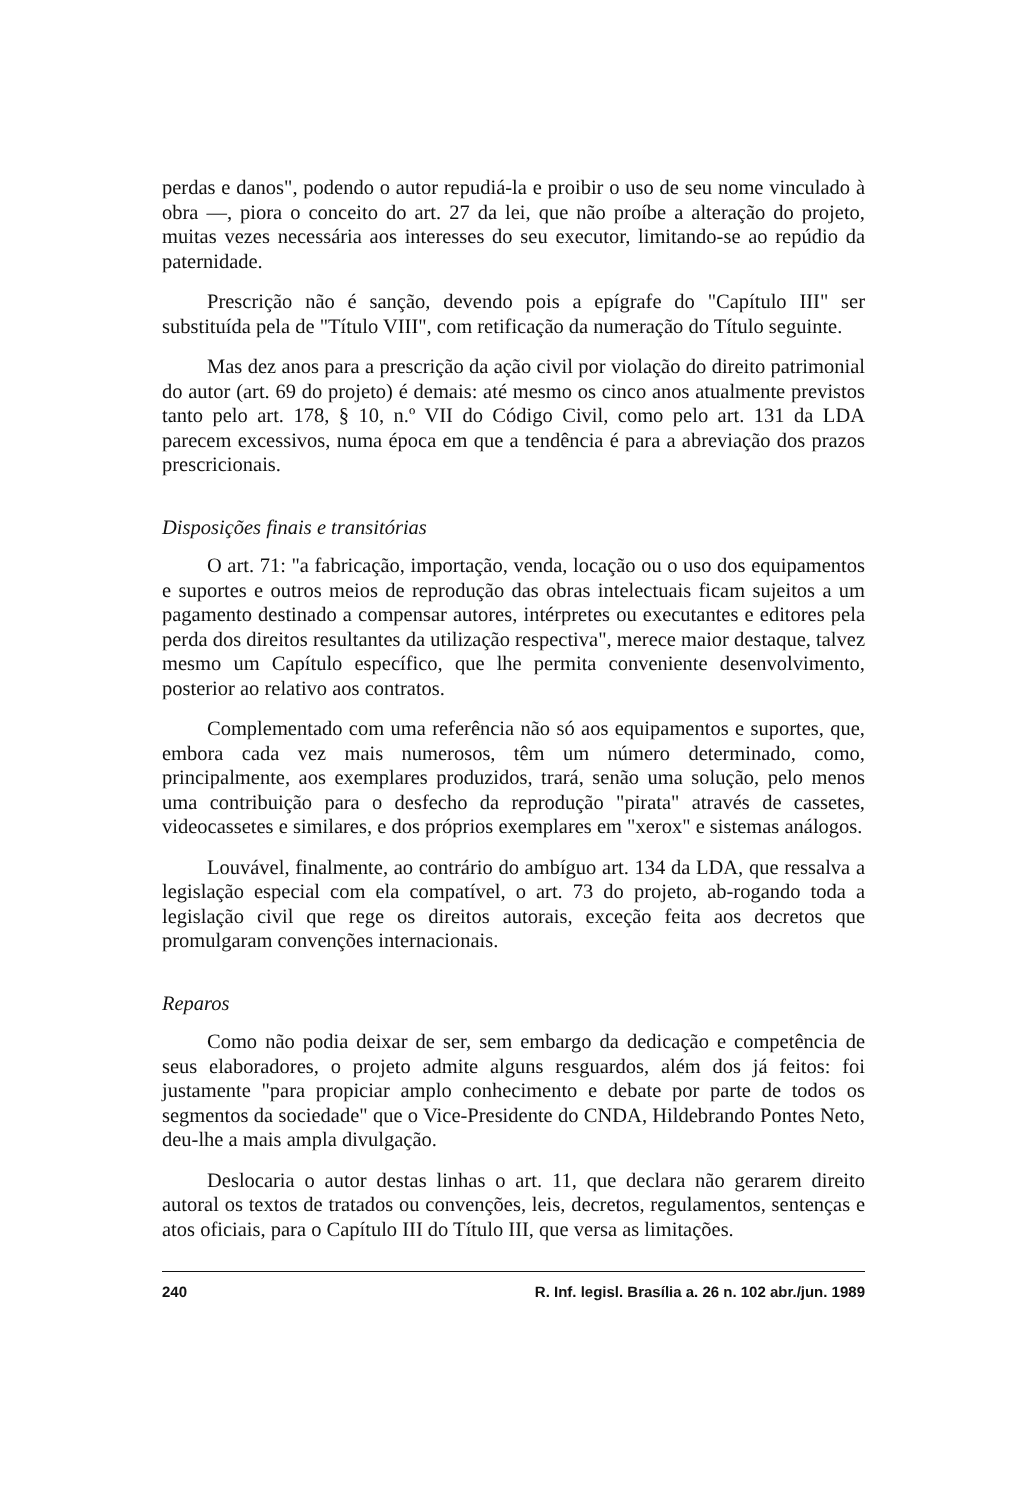perdas e danos", podendo o autor repudiá-la e proibir o uso de seu nome vinculado à obra —, piora o conceito do art. 27 da lei, que não proíbe a alteração do projeto, muitas vezes necessária aos interesses do seu executor, limitando-se ao repúdio da paternidade.
Prescrição não é sanção, devendo pois a epígrafe do "Capítulo III" ser substituída pela de "Título VIII", com retificação da numeração do Título seguinte.
Mas dez anos para a prescrição da ação civil por violação do direito patrimonial do autor (art. 69 do projeto) é demais: até mesmo os cinco anos atualmente previstos tanto pelo art. 178, § 10, n.º VII do Código Civil, como pelo art. 131 da LDA parecem excessivos, numa época em que a tendência é para a abreviação dos prazos prescricionais.
Disposições finais e transitórias
O art. 71: "a fabricação, importação, venda, locação ou o uso dos equipamentos e suportes e outros meios de reprodução das obras intelectuais ficam sujeitos a um pagamento destinado a compensar autores, intérpretes ou executantes e editores pela perda dos direitos resultantes da utilização respectiva", merece maior destaque, talvez mesmo um Capítulo específico, que lhe permita conveniente desenvolvimento, posterior ao relativo aos contratos.
Complementado com uma referência não só aos equipamentos e suportes, que, embora cada vez mais numerosos, têm um número determinado, como, principalmente, aos exemplares produzidos, trará, senão uma solução, pelo menos uma contribuição para o desfecho da reprodução "pirata" através de cassetes, videocassetes e similares, e dos próprios exemplares em "xerox" e sistemas análogos.
Louvável, finalmente, ao contrário do ambíguo art. 134 da LDA, que ressalva a legislação especial com ela compatível, o art. 73 do projeto, ab-rogando toda a legislação civil que rege os direitos autorais, exceção feita aos decretos que promulgaram convenções internacionais.
Reparos
Como não podia deixar de ser, sem embargo da dedicação e competência de seus elaboradores, o projeto admite alguns resguardos, além dos já feitos: foi justamente "para propiciar amplo conhecimento e debate por parte de todos os segmentos da sociedade" que o Vice-Presidente do CNDA, Hildebrando Pontes Neto, deu-lhe a mais ampla divulgação.
Deslocaria o autor destas linhas o art. 11, que declara não gerarem direito autoral os textos de tratados ou convenções, leis, decretos, regulamentos, sentenças e atos oficiais, para o Capítulo III do Título III, que versa as limitações.
240 R. Inf. legisl. Brasília a. 26 n. 102 abr./jun. 1989